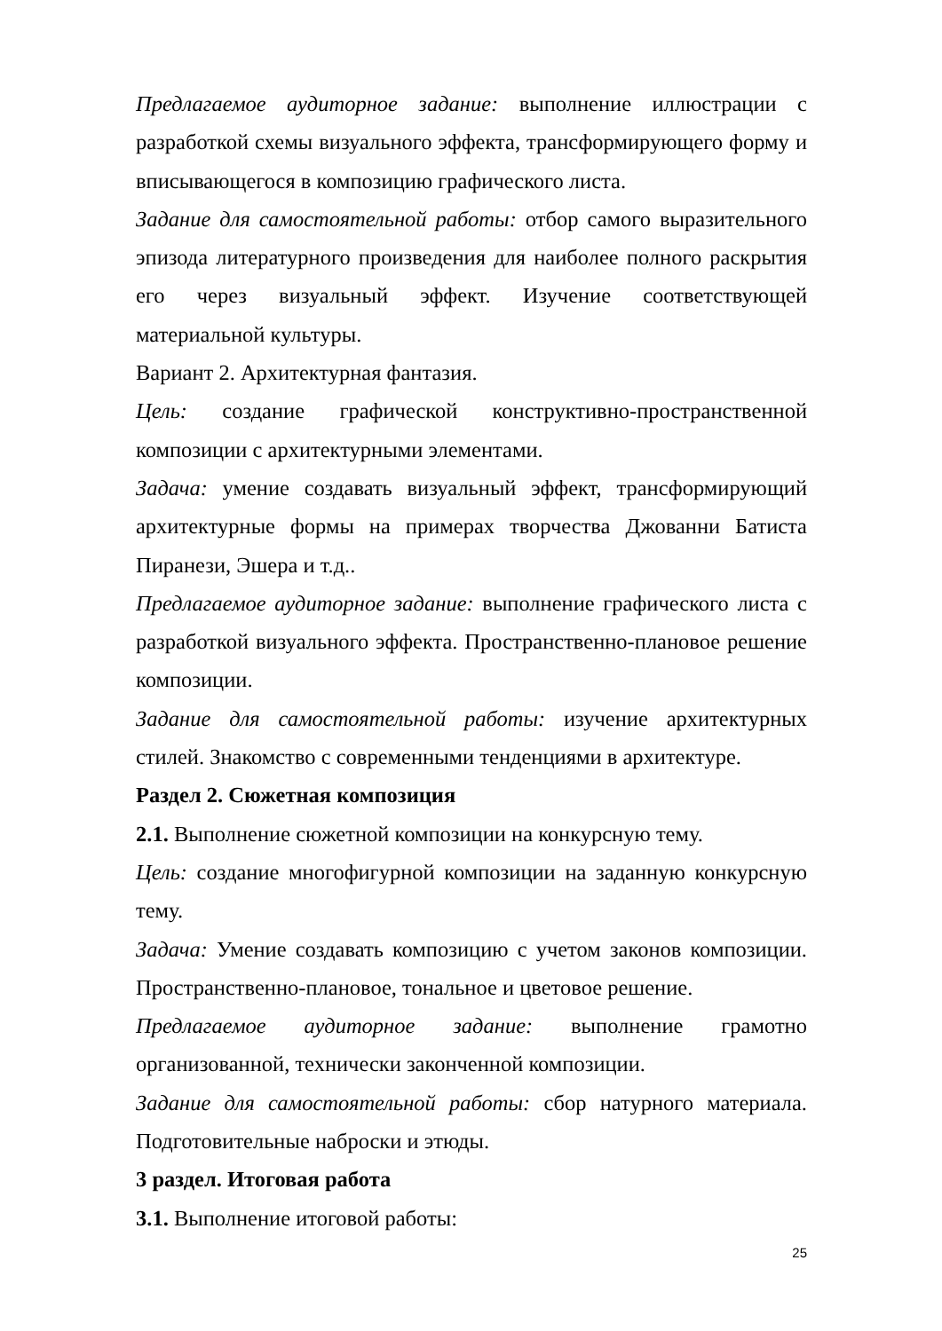Предлагаемое аудиторное задание: выполнение иллюстрации с разработкой схемы визуального эффекта, трансформирующего форму и вписывающегося в композицию графического листа.
Задание для самостоятельной работы: отбор самого выразительного эпизода литературного произведения для наиболее полного раскрытия его через визуальный эффект. Изучение соответствующей материальной культуры.
Вариант 2. Архитектурная фантазия.
Цель: создание графической конструктивно-пространственной композиции с архитектурными элементами.
Задача: умение создавать визуальный эффект, трансформирующий архитектурные формы на примерах творчества Джованни Батиста Пиранези, Эшера и т.д..
Предлагаемое аудиторное задание: выполнение графического листа с разработкой визуального эффекта. Пространственно-плановое решение композиции.
Задание для самостоятельной работы: изучение архитектурных стилей. Знакомство с современными тенденциями в архитектуре.
Раздел 2. Сюжетная композиция
2.1. Выполнение сюжетной композиции на конкурсную тему.
Цель: создание многофигурной композиции на заданную конкурсную тему.
Задача: Умение создавать композицию с учетом законов композиции. Пространственно-плановое, тональное и цветовое решение.
Предлагаемое аудиторное задание: выполнение грамотно организованной, технически законченной композиции.
Задание для самостоятельной работы: сбор натурного материала. Подготовительные наброски и этюды.
3 раздел. Итоговая работа
3.1. Выполнение итоговой работы:
25